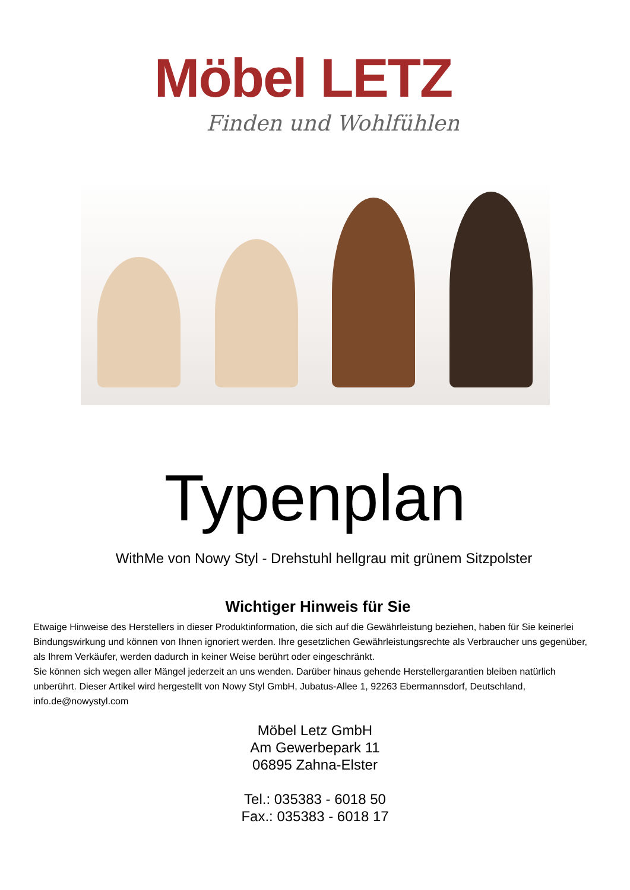Möbel LETZ
Finden und Wohlfühlen
Typenplan
WithMe von Nowy Styl - Drehstuhl hellgrau mit grünem Sitzpolster
Wichtiger Hinweis für Sie
Etwaige Hinweise des Herstellers in dieser Produktinformation, die sich auf die Gewährleistung beziehen, haben für Sie keinerlei Bindungswirkung und können von Ihnen ignoriert werden. Ihre gesetzlichen Gewährleistungsrechte als Verbraucher uns gegenüber, als Ihrem Verkäufer, werden dadurch in keiner Weise berührt oder eingeschränkt.
Sie können sich wegen aller Mängel jederzeit an uns wenden. Darüber hinaus gehende Herstellergarantien bleiben natürlich unberührt. Dieser Artikel wird hergestellt von Nowy Styl GmbH, Jubatus-Allee 1, 92263 Ebermannsdorf, Deutschland, info.de@nowystyl.com
Möbel Letz GmbH
Am Gewerbepark 11
06895 Zahna-Elster
Tel.: 035383 - 6018 50
Fax.: 035383 - 6018 17